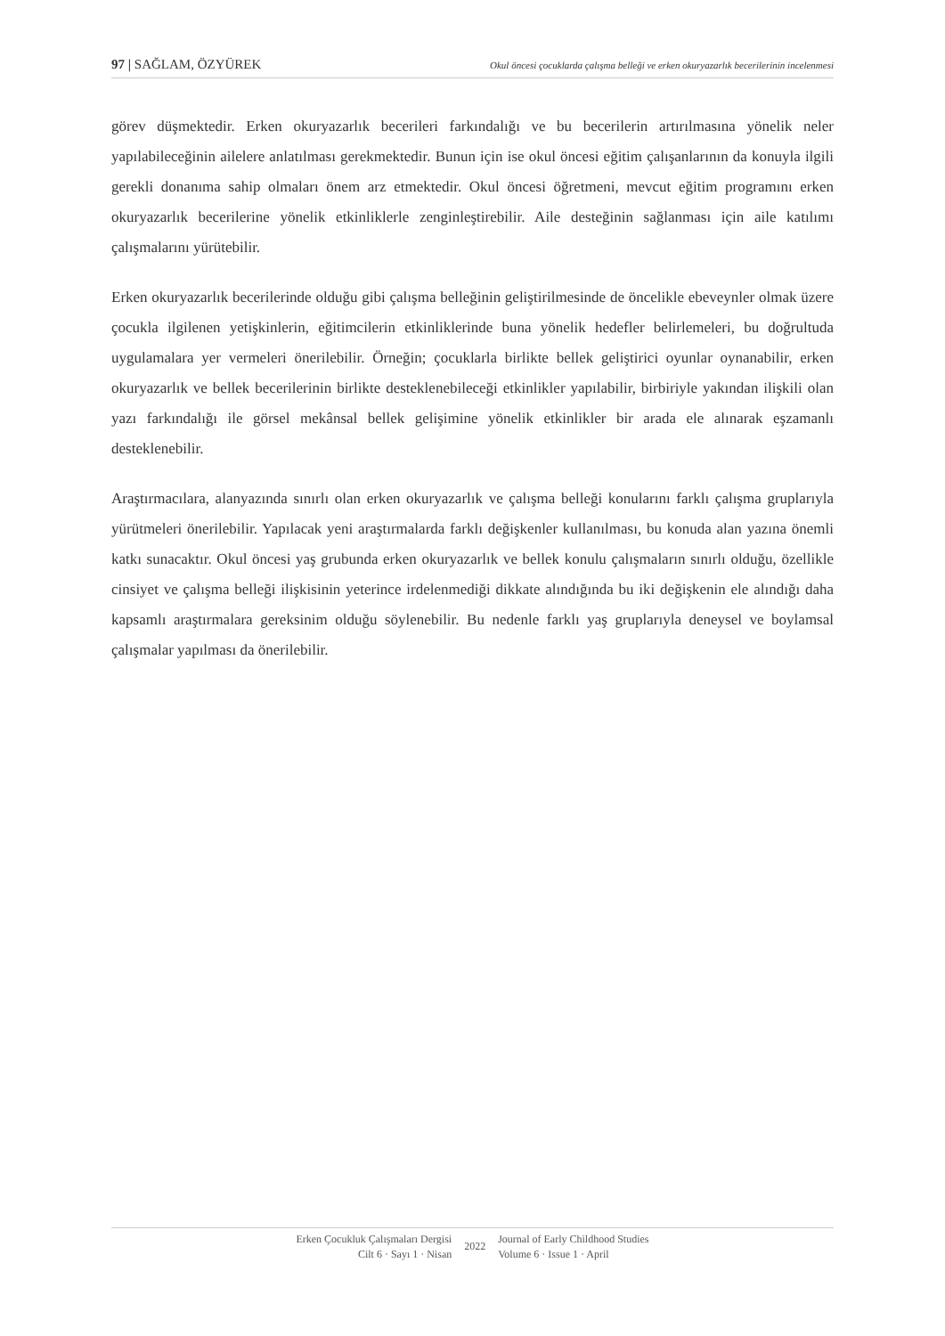97 | SAĞLAM, ÖZYÜREK Okul öncesi çocuklarda çalışma belleği ve erken okuryazarlık becerilerinin incelenmesi
görev düşmektedir. Erken okuryazarlık becerileri farkındalığı ve bu becerilerin artırılmasına yönelik neler yapılabileceğinin ailelere anlatılması gerekmektedir. Bunun için ise okul öncesi eğitim çalışanlarının da konuyla ilgili gerekli donanıma sahip olmaları önem arz etmektedir. Okul öncesi öğretmeni, mevcut eğitim programını erken okuryazarlık becerilerine yönelik etkinliklerle zenginleştirebilir. Aile desteğinin sağlanması için aile katılımı çalışmalarını yürütebilir.
Erken okuryazarlık becerilerinde olduğu gibi çalışma belleğinin geliştirilmesinde de öncelikle ebeveynler olmak üzere çocukla ilgilenen yetişkinlerin, eğitimcilerin etkinliklerinde buna yönelik hedefler belirlemeleri, bu doğrultuda uygulamalara yer vermeleri önerilebilir. Örneğin; çocuklarla birlikte bellek geliştirici oyunlar oynanabilir, erken okuryazarlık ve bellek becerilerinin birlikte desteklenebileceği etkinlikler yapılabilir, birbiriyle yakından ilişkili olan yazı farkındalığı ile görsel mekânsal bellek gelişimine yönelik etkinlikler bir arada ele alınarak eşzamanlı desteklenebilir.
Araştırmacılara, alanyazında sınırlı olan erken okuryazarlık ve çalışma belleği konularını farklı çalışma gruplarıyla yürütmeleri önerilebilir. Yapılacak yeni araştırmalarda farklı değişkenler kullanılması, bu konuda alan yazına önemli katkı sunacaktır. Okul öncesi yaş grubunda erken okuryazarlık ve bellek konulu çalışmaların sınırlı olduğu, özellikle cinsiyet ve çalışma belleği ilişkisinin yeterince irdelenmediği dikkate alındığında bu iki değişkenin ele alındığı daha kapsamlı araştırmalara gereksinim olduğu söylenebilir. Bu nedenle farklı yaş gruplarıyla deneysel ve boylamsal çalışmalar yapılması da önerilebilir.
Erken Çocukluk Çalışmaları Dergisi
Cilt 6 · Sayı 1 · Nisan
2022
Journal of Early Childhood Studies
Volume 6 · Issue 1 · April